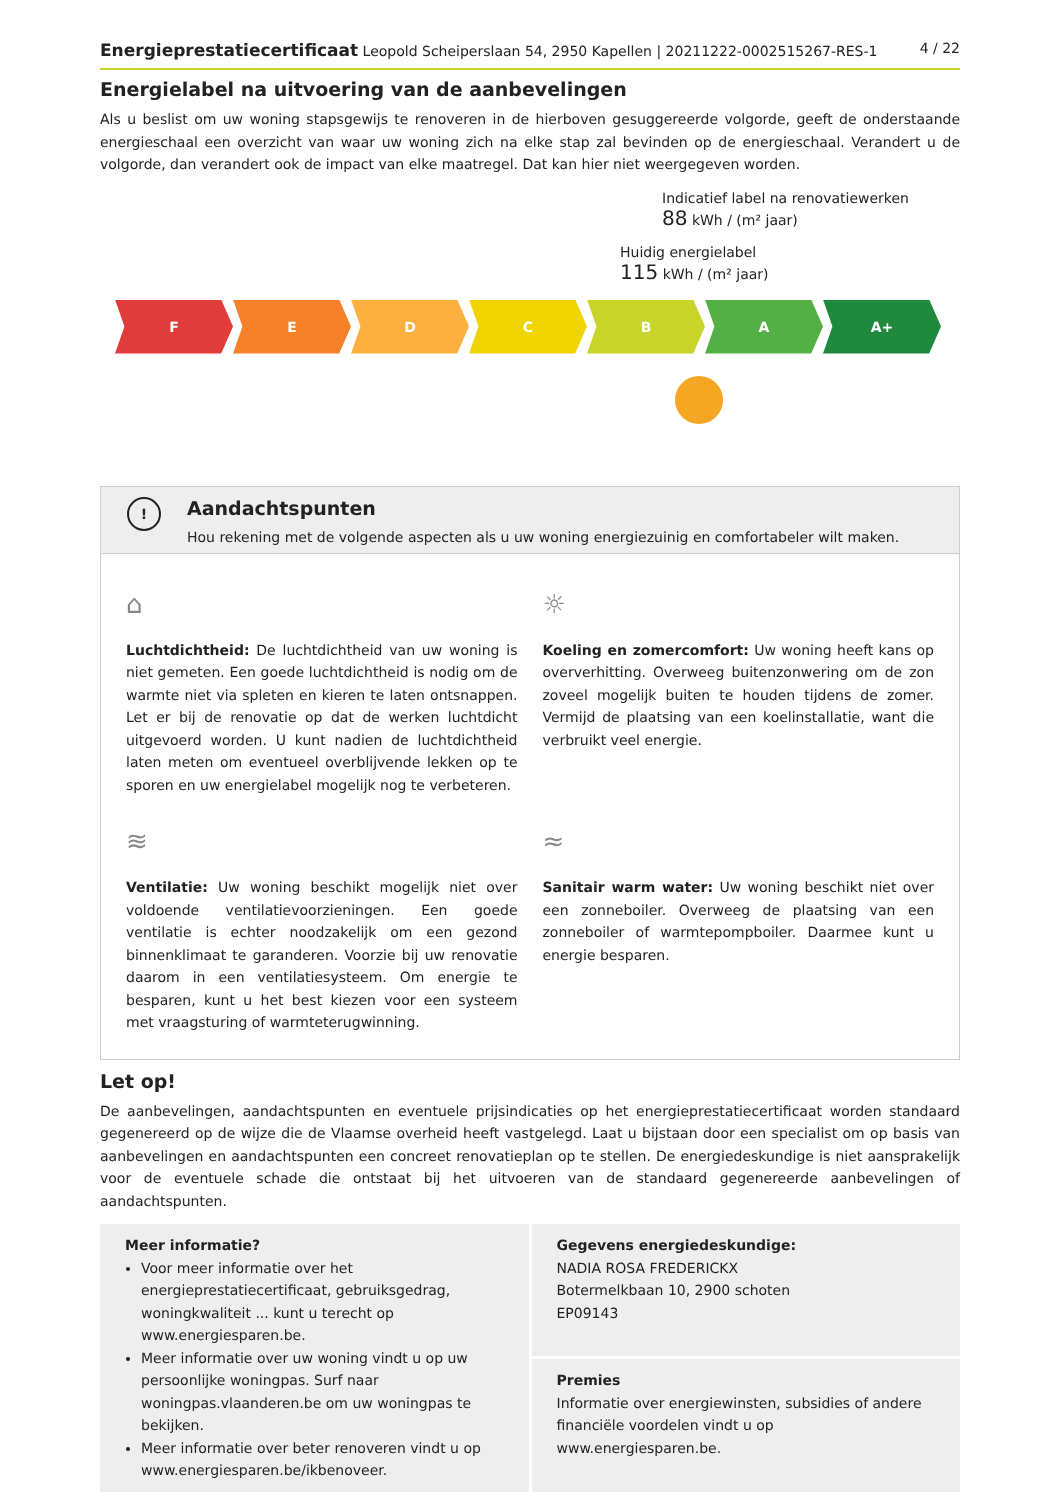Energieprestatiecertificaat Leopold Scheiperslaan 54, 2950 Kapellen | 20211222-0002515267-RES-1 4 / 22
Energielabel na uitvoering van de aanbevelingen
Als u beslist om uw woning stapsgewijs te renoveren in de hierboven gesuggereerde volgorde, geeft de onderstaande energieschaal een overzicht van waar uw woning zich na elke stap zal bevinden op de energieschaal. Verandert u de volgorde, dan verandert ook de impact van elke maatregel. Dat kan hier niet weergegeven worden.
Indicatief label na renovatiewerken
88 kWh / (m² jaar)
Huidig energielabel
115 kWh / (m² jaar)
F E D C B A A+
!
Aandachtspunten
Hou rekening met de volgende aspecten als u uw woning energiezuinig en comfortabeler wilt maken.
⌂
Luchtdichtheid: De luchtdichtheid van uw woning is niet gemeten. Een goede luchtdichtheid is nodig om de warmte niet via spleten en kieren te laten ontsnappen. Let er bij de renovatie op dat de werken luchtdicht uitgevoerd worden. U kunt nadien de luchtdichtheid laten meten om eventueel overblijvende lekken op te sporen en uw energielabel mogelijk nog te verbeteren.
☼
Koeling en zomercomfort: Uw woning heeft kans op oververhitting. Overweeg buitenzonwering om de zon zoveel mogelijk buiten te houden tijdens de zomer. Vermijd de plaatsing van een koelinstallatie, want die verbruikt veel energie.
≋
Ventilatie: Uw woning beschikt mogelijk niet over voldoende ventilatievoorzieningen. Een goede ventilatie is echter noodzakelijk om een gezond binnenklimaat te garanderen. Voorzie bij uw renovatie daarom in een ventilatiesysteem. Om energie te besparen, kunt u het best kiezen voor een systeem met vraagsturing of warmteterugwinning.
≈
Sanitair warm water: Uw woning beschikt niet over een zonneboiler. Overweeg de plaatsing van een zonneboiler of warmtepompboiler. Daarmee kunt u energie besparen.
Let op!
De aanbevelingen, aandachtspunten en eventuele prijsindicaties op het energieprestatiecertificaat worden standaard gegenereerd op de wijze die de Vlaamse overheid heeft vastgelegd. Laat u bijstaan door een specialist om op basis van aanbevelingen en aandachtspunten een concreet renovatieplan op te stellen. De energiedeskundige is niet aansprakelijk voor de eventuele schade die ontstaat bij het uitvoeren van de standaard gegenereerde aanbevelingen of aandachtspunten.
Meer informatie?
Voor meer informatie over het energieprestatiecertificaat, gebruiksgedrag, woningkwaliteit ... kunt u terecht op www.energiesparen.be.
Meer informatie over uw woning vindt u op uw persoonlijke woningpas. Surf naar woningpas.vlaanderen.be om uw woningpas te bekijken.
Meer informatie over beter renoveren vindt u op www.energiesparen.be/ikbenoveer.
Gegevens energiedeskundige:
NADIA ROSA FREDERICKX
Botermelkbaan 10, 2900 schoten
EP09143
Premies
Informatie over energiewinsten, subsidies of andere financiële voordelen vindt u op www.energiesparen.be.